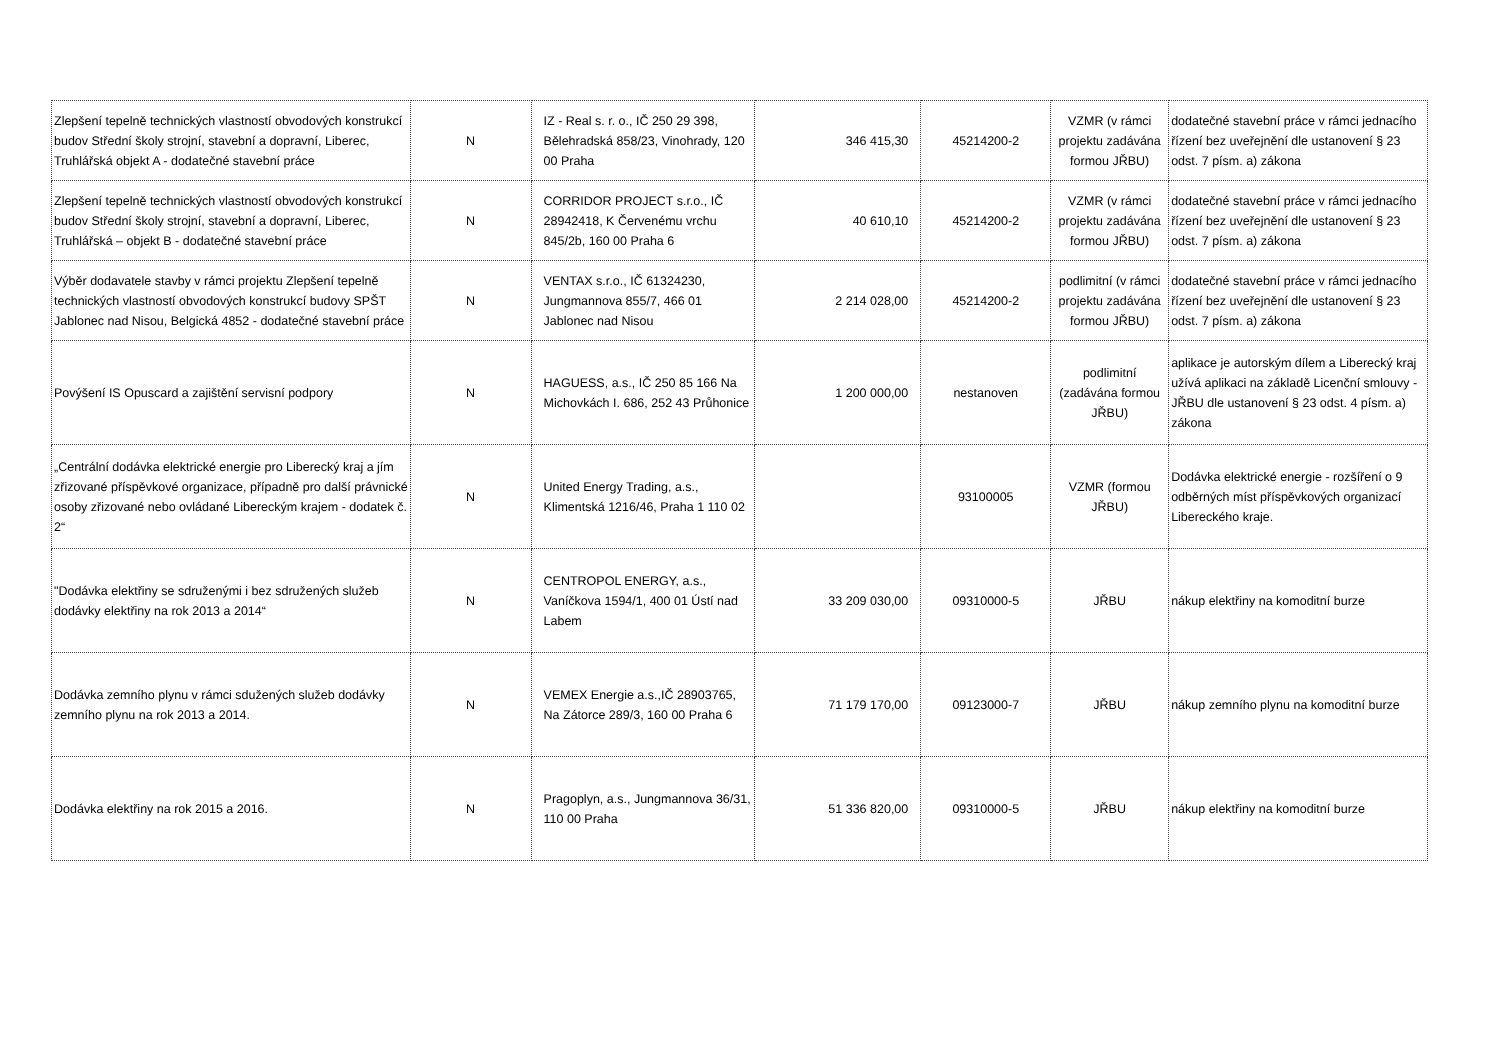| Zlepšení tepelně technických vlastností obvodových konstrukcí budov Střední školy strojní, stavební a dopravní, Liberec, Truhlářská objekt A - dodatečné stavební práce | N | IZ - Real s. r. o., IČ 250 29 398, Bělehradská 858/23, Vinohrady, 120 00 Praha | 346 415,30 | 45214200-2 | VZMR (v rámci projektu zadávána formou JŘBU) | dodatečné stavební práce v rámci jednacího řízení bez uveřejnění dle ustanovení § 23 odst. 7 písm. a) zákona |
| Zlepšení tepelně technických vlastností obvodových konstrukcí budov Střední školy strojní, stavební a dopravní, Liberec, Truhlářská – objekt B - dodatečné stavební práce | N | CORRIDOR PROJECT s.r.o., IČ 28942418, K Červenému vrchu 845/2b, 160 00 Praha 6 | 40 610,10 | 45214200-2 | VZMR (v rámci projektu zadávána formou JŘBU) | dodatečné stavební práce v rámci jednacího řízení bez uveřejnění dle ustanovení § 23 odst. 7 písm. a) zákona |
| Výběr dodavatele stavby v rámci projektu Zlepšení tepelně technických vlastností obvodových konstrukcí budovy SPŠT Jablonec nad Nisou, Belgická 4852 - dodatečné stavební práce | N | VENTAX s.r.o., IČ 61324230, Jungmannova 855/7, 466 01 Jablonec nad Nisou | 2 214 028,00 | 45214200-2 | podlimitní (v rámci projektu zadávána formou JŘBU) | dodatečné stavební práce v rámci jednacího řízení bez uveřejnění dle ustanovení § 23 odst. 7 písm. a) zákona |
| Povýšení IS Opuscard a zajištění servisní podpory | N | HAGUESS, a.s., IČ 250 85 166 Na Michovkách I. 686, 252 43 Průhonice | 1 200 000,00 | nestanoven | podlimitní (zadávána formou JŘBU) | aplikace je autorským dílem a Liberecký kraj užívá aplikaci na základě Licenční smlouvy - JŘBU dle ustanovení § 23 odst. 4 písm. a) zákona |
| „Centrální dodávka elektrické energie pro Liberecký kraj a jím zřizované příspěvkové organizace, případně pro další právnické osoby zřizované nebo ovládané Libereckým krajem - dodatek č. 2“ | N | United Energy Trading, a.s., Klimentská 1216/46, Praha 1 110 02 | | 93100005 | VZMR (formou JŘBU) | Dodávka elektrické energie - rozšíření o 9 odběrných míst příspěvkových organizací Libereckého kraje. |
| "Dodávka elektřiny se sdruženými i bez sdružených služeb dodávky elektřiny na rok 2013 a 2014“ | N | CENTROPOL ENERGY, a.s., Vaníčkova 1594/1, 400 01 Ústí nad Labem | 33 209 030,00 | 09310000-5 | JŘBU | nákup elektřiny na komoditní burze |
| Dodávka zemního plynu v rámci sdužených služeb dodávky zemního plynu na rok 2013 a 2014. | N | VEMEX Energie a.s.,IČ 28903765, Na Zátorce 289/3, 160 00 Praha 6 | 71 179 170,00 | 09123000-7 | JŘBU | nákup zemního plynu na komoditní burze |
| Dodávka elektřiny na rok 2015 a 2016. | N | Pragoplyn, a.s., Jungmannova 36/31, 110 00 Praha | 51 336 820,00 | 09310000-5 | JŘBU | nákup elektřiny na komoditní burze |